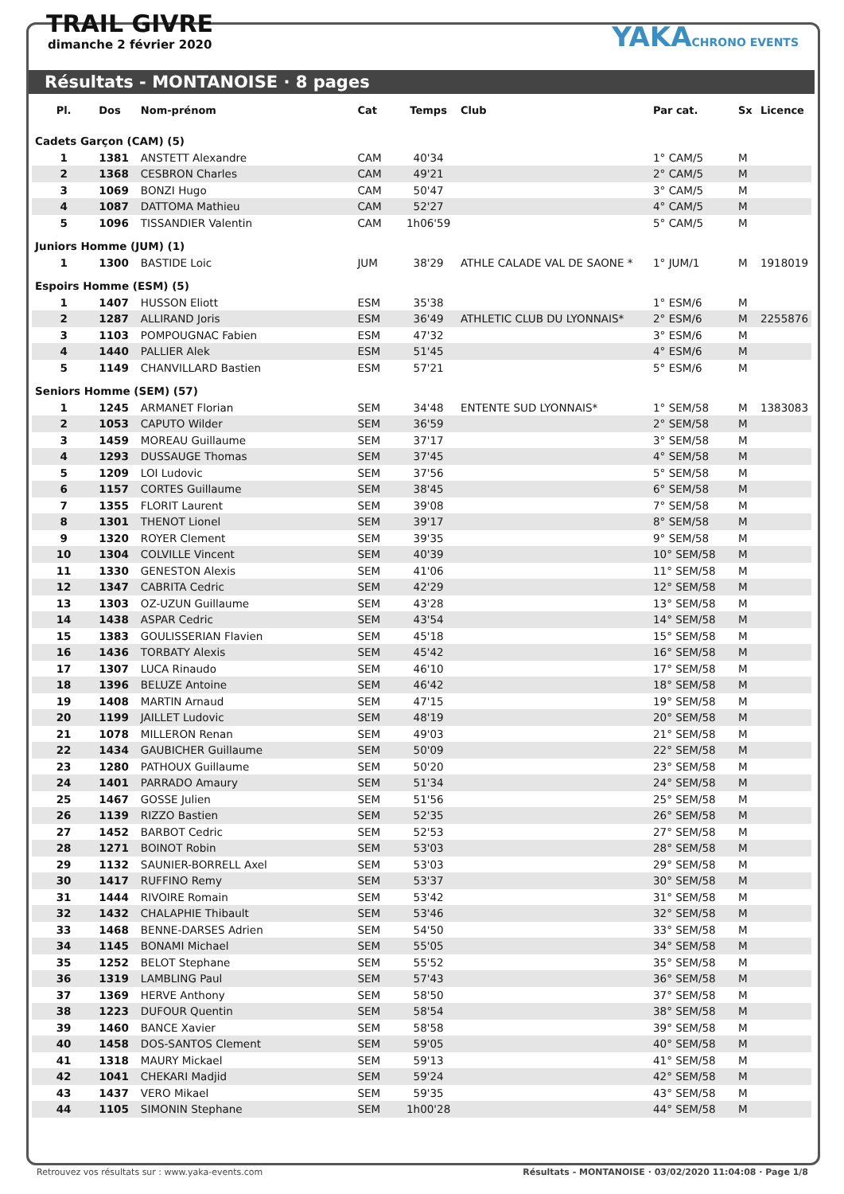TRAIL GIVRE
dimanche 2 février 2020
YAKACHRONO EVENTS
Résultats - MONTANOISE · 8 pages
| Pl. | Dos | Nom-prénom | Cat | Temps | Club | Par cat. | Sx | Licence |
| --- | --- | --- | --- | --- | --- | --- | --- | --- |
| Cadets Garçon (CAM) (5) | | | | | | | | |
| 1 | 1381 | ANSTETT Alexandre | CAM | 40'34 | | 1° CAM/5 | M | |
| 2 | 1368 | CESBRON Charles | CAM | 49'21 | | 2° CAM/5 | M | |
| 3 | 1069 | BONZI Hugo | CAM | 50'47 | | 3° CAM/5 | M | |
| 4 | 1087 | DATTOMA Mathieu | CAM | 52'27 | | 4° CAM/5 | M | |
| 5 | 1096 | TISSANDIER Valentin | CAM | 1h06'59 | | 5° CAM/5 | M | |
| Juniors Homme (JUM) (1) | | | | | | | | |
| 1 | 1300 | BASTIDE Loic | JUM | 38'29 | ATHLE CALADE VAL DE SAONE * | 1° JUM/1 | M | 1918019 |
| Espoirs Homme (ESM) (5) | | | | | | | | |
| 1 | 1407 | HUSSON Eliott | ESM | 35'38 | | 1° ESM/6 | M | |
| 2 | 1287 | ALLIRAND Joris | ESM | 36'49 | ATHLETIC CLUB DU LYONNAIS* | 2° ESM/6 | M | 2255876 |
| 3 | 1103 | POMPOUGNAC Fabien | ESM | 47'32 | | 3° ESM/6 | M | |
| 4 | 1440 | PALLIER Alek | ESM | 51'45 | | 4° ESM/6 | M | |
| 5 | 1149 | CHANVILLARD Bastien | ESM | 57'21 | | 5° ESM/6 | M | |
| Seniors Homme (SEM) (57) | | | | | | | | |
| 1 | 1245 | ARMANET Florian | SEM | 34'48 | ENTENTE SUD LYONNAIS* | 1° SEM/58 | M | 1383083 |
| 2 | 1053 | CAPUTO Wilder | SEM | 36'59 | | 2° SEM/58 | M | |
| 3 | 1459 | MOREAU Guillaume | SEM | 37'17 | | 3° SEM/58 | M | |
| 4 | 1293 | DUSSAUGE Thomas | SEM | 37'45 | | 4° SEM/58 | M | |
| 5 | 1209 | LOI Ludovic | SEM | 37'56 | | 5° SEM/58 | M | |
| 6 | 1157 | CORTES Guillaume | SEM | 38'45 | | 6° SEM/58 | M | |
| 7 | 1355 | FLORIT Laurent | SEM | 39'08 | | 7° SEM/58 | M | |
| 8 | 1301 | THENOT Lionel | SEM | 39'17 | | 8° SEM/58 | M | |
| 9 | 1320 | ROYER Clement | SEM | 39'35 | | 9° SEM/58 | M | |
| 10 | 1304 | COLVILLE Vincent | SEM | 40'39 | | 10° SEM/58 | M | |
| 11 | 1330 | GENESTON Alexis | SEM | 41'06 | | 11° SEM/58 | M | |
| 12 | 1347 | CABRITA Cedric | SEM | 42'29 | | 12° SEM/58 | M | |
| 13 | 1303 | OZ-UZUN Guillaume | SEM | 43'28 | | 13° SEM/58 | M | |
| 14 | 1438 | ASPAR Cedric | SEM | 43'54 | | 14° SEM/58 | M | |
| 15 | 1383 | GOULISSERIAN Flavien | SEM | 45'18 | | 15° SEM/58 | M | |
| 16 | 1436 | TORBATY Alexis | SEM | 45'42 | | 16° SEM/58 | M | |
| 17 | 1307 | LUCA Rinaudo | SEM | 46'10 | | 17° SEM/58 | M | |
| 18 | 1396 | BELUZE Antoine | SEM | 46'42 | | 18° SEM/58 | M | |
| 19 | 1408 | MARTIN Arnaud | SEM | 47'15 | | 19° SEM/58 | M | |
| 20 | 1199 | JAILLET Ludovic | SEM | 48'19 | | 20° SEM/58 | M | |
| 21 | 1078 | MILLERON Renan | SEM | 49'03 | | 21° SEM/58 | M | |
| 22 | 1434 | GAUBICHER Guillaume | SEM | 50'09 | | 22° SEM/58 | M | |
| 23 | 1280 | PATHOUX Guillaume | SEM | 50'20 | | 23° SEM/58 | M | |
| 24 | 1401 | PARRADO Amaury | SEM | 51'34 | | 24° SEM/58 | M | |
| 25 | 1467 | GOSSE Julien | SEM | 51'56 | | 25° SEM/58 | M | |
| 26 | 1139 | RIZZO Bastien | SEM | 52'35 | | 26° SEM/58 | M | |
| 27 | 1452 | BARBOT Cedric | SEM | 52'53 | | 27° SEM/58 | M | |
| 28 | 1271 | BOINOT Robin | SEM | 53'03 | | 28° SEM/58 | M | |
| 29 | 1132 | SAUNIER-BORRELL Axel | SEM | 53'03 | | 29° SEM/58 | M | |
| 30 | 1417 | RUFFINO Remy | SEM | 53'37 | | 30° SEM/58 | M | |
| 31 | 1444 | RIVOIRE Romain | SEM | 53'42 | | 31° SEM/58 | M | |
| 32 | 1432 | CHALAPHIE Thibault | SEM | 53'46 | | 32° SEM/58 | M | |
| 33 | 1468 | BENNE-DARSES Adrien | SEM | 54'50 | | 33° SEM/58 | M | |
| 34 | 1145 | BONAMI Michael | SEM | 55'05 | | 34° SEM/58 | M | |
| 35 | 1252 | BELOT Stephane | SEM | 55'52 | | 35° SEM/58 | M | |
| 36 | 1319 | LAMBLING Paul | SEM | 57'43 | | 36° SEM/58 | M | |
| 37 | 1369 | HERVE Anthony | SEM | 58'50 | | 37° SEM/58 | M | |
| 38 | 1223 | DUFOUR Quentin | SEM | 58'54 | | 38° SEM/58 | M | |
| 39 | 1460 | BANCE Xavier | SEM | 58'58 | | 39° SEM/58 | M | |
| 40 | 1458 | DOS-SANTOS Clement | SEM | 59'05 | | 40° SEM/58 | M | |
| 41 | 1318 | MAURY Mickael | SEM | 59'13 | | 41° SEM/58 | M | |
| 42 | 1041 | CHEKARI Madjid | SEM | 59'24 | | 42° SEM/58 | M | |
| 43 | 1437 | VERO Mikael | SEM | 59'35 | | 43° SEM/58 | M | |
| 44 | 1105 | SIMONIN Stephane | SEM | 1h00'28 | | 44° SEM/58 | M | |
Retrouvez vos résultats sur : www.yaka-events.com Résultats - MONTANOISE · 03/02/2020 11:04:08 · Page 1/8